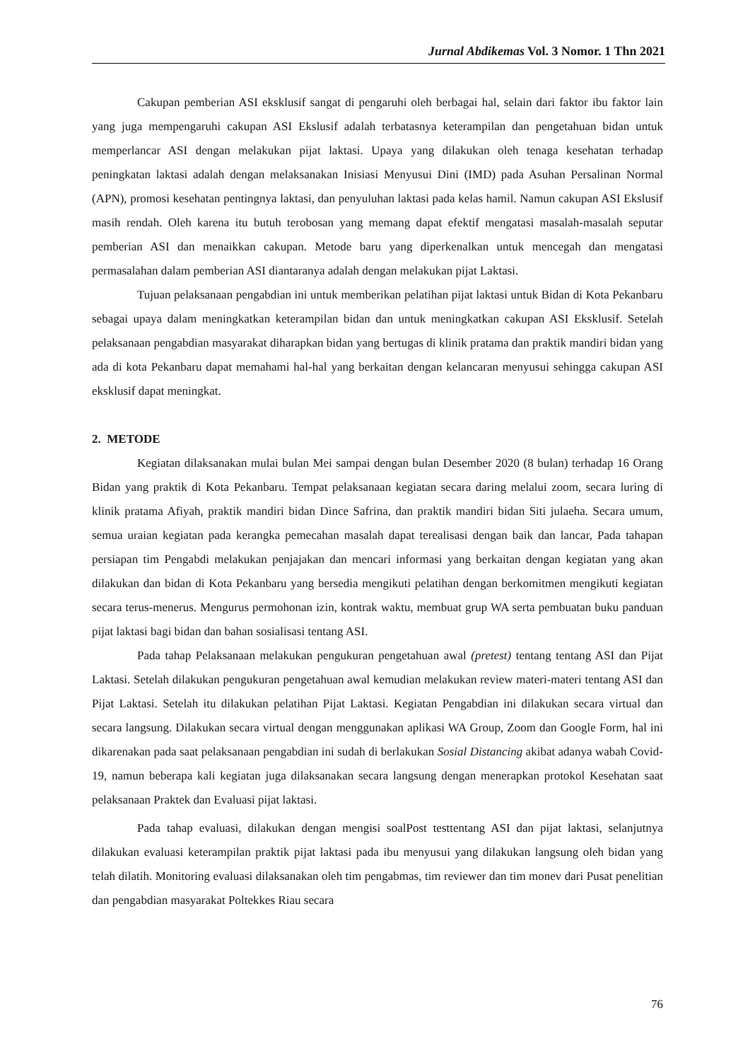Jurnal Abdikemas Vol. 3 Nomor. 1 Thn 2021
Cakupan pemberian ASI eksklusif sangat di pengaruhi oleh berbagai hal, selain dari faktor ibu faktor lain yang juga mempengaruhi cakupan ASI Ekslusif adalah terbatasnya keterampilan dan pengetahuan bidan untuk memperlancar ASI dengan melakukan pijat laktasi. Upaya yang dilakukan oleh tenaga kesehatan terhadap peningkatan laktasi adalah dengan melaksanakan Inisiasi Menyusui Dini (IMD) pada Asuhan Persalinan Normal (APN), promosi kesehatan pentingnya laktasi, dan penyuluhan laktasi pada kelas hamil. Namun cakupan ASI Ekslusif masih rendah. Oleh karena itu butuh terobosan yang memang dapat efektif mengatasi masalah-masalah seputar pemberian ASI dan menaikkan cakupan. Metode baru yang diperkenalkan untuk mencegah dan mengatasi permasalahan dalam pemberian ASI diantaranya adalah dengan melakukan pijat Laktasi.
Tujuan pelaksanaan pengabdian ini untuk memberikan pelatihan pijat laktasi untuk Bidan di Kota Pekanbaru sebagai upaya dalam meningkatkan keterampilan bidan dan untuk meningkatkan cakupan ASI Eksklusif. Setelah pelaksanaan pengabdian masyarakat diharapkan bidan yang bertugas di klinik pratama dan praktik mandiri bidan yang ada di kota Pekanbaru dapat memahami hal-hal yang berkaitan dengan kelancaran menyusui sehingga cakupan ASI eksklusif dapat meningkat.
2. METODE
Kegiatan dilaksanakan mulai bulan Mei sampai dengan bulan Desember 2020 (8 bulan) terhadap 16 Orang Bidan yang praktik di Kota Pekanbaru. Tempat pelaksanaan kegiatan secara daring melalui zoom, secara luring di klinik pratama Afiyah, praktik mandiri bidan Dince Safrina, dan praktik mandiri bidan Siti julaeha. Secara umum, semua uraian kegiatan pada kerangka pemecahan masalah dapat terealisasi dengan baik dan lancar, Pada tahapan persiapan tim Pengabdi melakukan penjajakan dan mencari informasi yang berkaitan dengan kegiatan yang akan dilakukan dan bidan di Kota Pekanbaru yang bersedia mengikuti pelatihan dengan berkomitmen mengikuti kegiatan secara terus-menerus. Mengurus permohonan izin, kontrak waktu, membuat grup WA serta pembuatan buku panduan pijat laktasi bagi bidan dan bahan sosialisasi tentang ASI.
Pada tahap Pelaksanaan melakukan pengukuran pengetahuan awal (pretest) tentang tentang ASI dan Pijat Laktasi. Setelah dilakukan pengukuran pengetahuan awal kemudian melakukan review materi-materi tentang ASI dan Pijat Laktasi. Setelah itu dilakukan pelatihan Pijat Laktasi. Kegiatan Pengabdian ini dilakukan secara virtual dan secara langsung. Dilakukan secara virtual dengan menggunakan aplikasi WA Group, Zoom dan Google Form, hal ini dikarenakan pada saat pelaksanaan pengabdian ini sudah di berlakukan Sosial Distancing akibat adanya wabah Covid-19, namun beberapa kali kegiatan juga dilaksanakan secara langsung dengan menerapkan protokol Kesehatan saat pelaksanaan Praktek dan Evaluasi pijat laktasi.
Pada tahap evaluasi, dilakukan dengan mengisi soalPost testtentang ASI dan pijat laktasi, selanjutnya dilakukan evaluasi keterampilan praktik pijat laktasi pada ibu menyusui yang dilakukan langsung oleh bidan yang telah dilatih. Monitoring evaluasi dilaksanakan oleh tim pengabmas, tim reviewer dan tim monev dari Pusat penelitian dan pengabdian masyarakat Poltekkes Riau secara
76